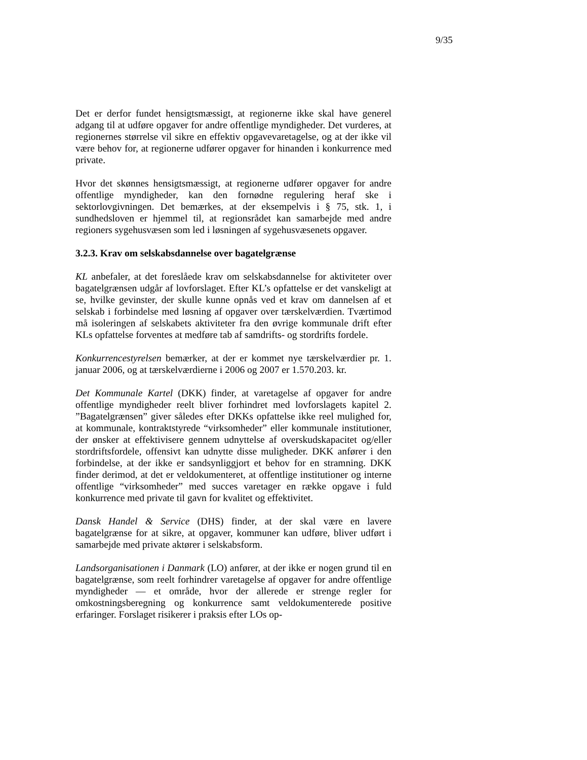9/35
Det er derfor fundet hensigtsmæssigt, at regionerne ikke skal have generel adgang til at udføre opgaver for andre offentlige myndigheder. Det vurderes, at regionernes størrelse vil sikre en effektiv opgavevaretagelse, og at der ikke vil være behov for, at regionerne udfører opgaver for hinanden i konkurrence med private.
Hvor det skønnes hensigtsmæssigt, at regionerne udfører opgaver for andre offentlige myndigheder, kan den fornødne regulering heraf ske i sektorlovgivningen. Det bemærkes, at der eksempelvis i § 75, stk. 1, i sundhedsloven er hjemmel til, at regionsrådet kan samarbejde med andre regioners sygehusvæsen som led i løsningen af sygehusvæsenets opgaver.
3.2.3. Krav om selskabsdannelse over bagatelgrænse
KL anbefaler, at det foreslåede krav om selskabsdannelse for aktiviteter over bagatelgrænsen udgår af lovforslaget. Efter KL’s opfattelse er det vanskeligt at se, hvilke gevinster, der skulle kunne opnås ved et krav om dannelsen af et selskab i forbindelse med løsning af opgaver over tærskelværdien. Tværtimod må isoleringen af selskabets aktiviteter fra den øvrige kommunale drift efter KLs opfattelse forventes at medføre tab af samdrifts- og stordrifts fordele.
Konkurrencestyrelsen bemærker, at der er kommet nye tærskelværdier pr. 1. januar 2006, og at tærskelværdierne i 2006 og 2007 er 1.570.203. kr.
Det Kommunale Kartel (DKK) finder, at varetagelse af opgaver for andre offentlige myndigheder reelt bliver forhindret med lovforslagets kapitel 2. ”Bagatelgrænsen” giver således efter DKKs opfattelse ikke reel mulighed for, at kommunale, kontraktstyrede “virksomheder” eller kommunale institutioner, der ønsker at effektivisere gennem udnyttelse af overskudskapacitet og/eller stordriftsfordele, offensivt kan udnytte disse muligheder. DKK anfører i den forbindelse, at der ikke er sandsynliggjort et behov for en stramning. DKK finder derimod, at det er veldokumenteret, at offentlige institutioner og interne offentlige “virksomheder” med succes varetager en række opgave i fuld konkurrence med private til gavn for kvalitet og effektivitet.
Dansk Handel & Service (DHS) finder, at der skal være en lavere bagatelgrænse for at sikre, at opgaver, kommuner kan udføre, bliver udført i samarbejde med private aktører i selskabsform.
Landsorganisationen i Danmark (LO) anfører, at der ikke er nogen grund til en bagatelgrænse, som reelt forhindrer varetagelse af opgaver for andre offentlige myndigheder — et område, hvor der allerede er strenge regler for omkostningsberegning og konkurrence samt veldokumenterede positive erfaringer. Forslaget risikerer i praksis efter LOs op-